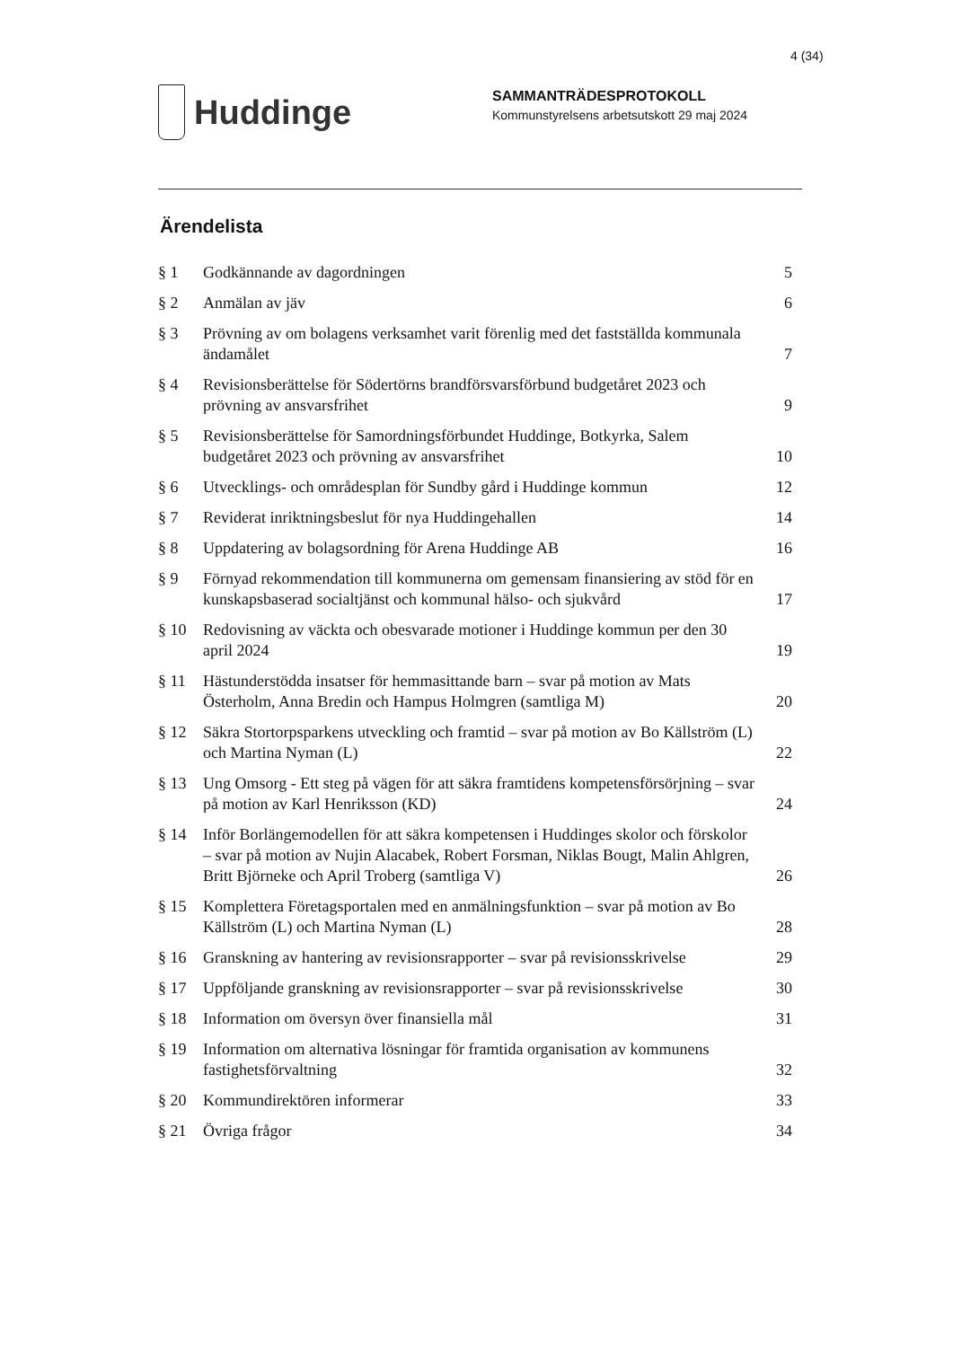4 (34)
Huddinge
SAMMANTRÄDESPROTOKOLL
Kommunstyrelsens arbetsutskott 29 maj 2024
Ärendelista
| § 1 | Godkännande av dagordningen | 5 |
| § 2 | Anmälan av jäv | 6 |
| § 3 | Prövning av om bolagens verksamhet varit förenlig med det fastställda kommunala ändamålet | 7 |
| § 4 | Revisionsberättelse för Södertörns brandförsvarsförbund budgetåret 2023 och prövning av ansvarsfrihet | 9 |
| § 5 | Revisionsberättelse för Samordningsförbundet Huddinge, Botkyrka, Salem budgetåret 2023 och prövning av ansvarsfrihet | 10 |
| § 6 | Utvecklings- och områdesplan för Sundby gård i Huddinge kommun | 12 |
| § 7 | Reviderat inriktningsbeslut för nya Huddingehallen | 14 |
| § 8 | Uppdatering av bolagsordning för Arena Huddinge AB | 16 |
| § 9 | Förnyad rekommendation till kommunerna om gemensam finansiering av stöd för en kunskapsbaserad socialtjänst och kommunal hälso- och sjukvård | 17 |
| § 10 | Redovisning av väckta och obesvarade motioner i Huddinge kommun per den 30 april 2024 | 19 |
| § 11 | Hästunderstödda insatser för hemmasittande barn – svar på motion av Mats Österholm, Anna Bredin och Hampus Holmgren (samtliga M) | 20 |
| § 12 | Säkra Stortorpsparkens utveckling och framtid – svar på motion av Bo Källström (L) och Martina Nyman (L) | 22 |
| § 13 | Ung Omsorg - Ett steg på vägen för att säkra framtidens kompetensförsörjning – svar på motion av Karl Henriksson (KD) | 24 |
| § 14 | Inför Borlängemodellen för att säkra kompetensen i Huddinges skolor och förskolor – svar på motion av Nujin Alacabek, Robert Forsman, Niklas Bougt, Malin Ahlgren, Britt Björneke och April Troberg (samtliga V) | 26 |
| § 15 | Komplettera Företagsportalen med en anmälningsfunktion – svar på motion av Bo Källström (L) och Martina Nyman (L) | 28 |
| § 16 | Granskning av hantering av revisionsrapporter – svar på revisionsskrivelse | 29 |
| § 17 | Uppföljande granskning av revisionsrapporter – svar på revisionsskrivelse | 30 |
| § 18 | Information om översyn över finansiella mål | 31 |
| § 19 | Information om alternativa lösningar för framtida organisation av kommunens fastighetsförvaltning | 32 |
| § 20 | Kommundirektören informerar | 33 |
| § 21 | Övriga frågor | 34 |